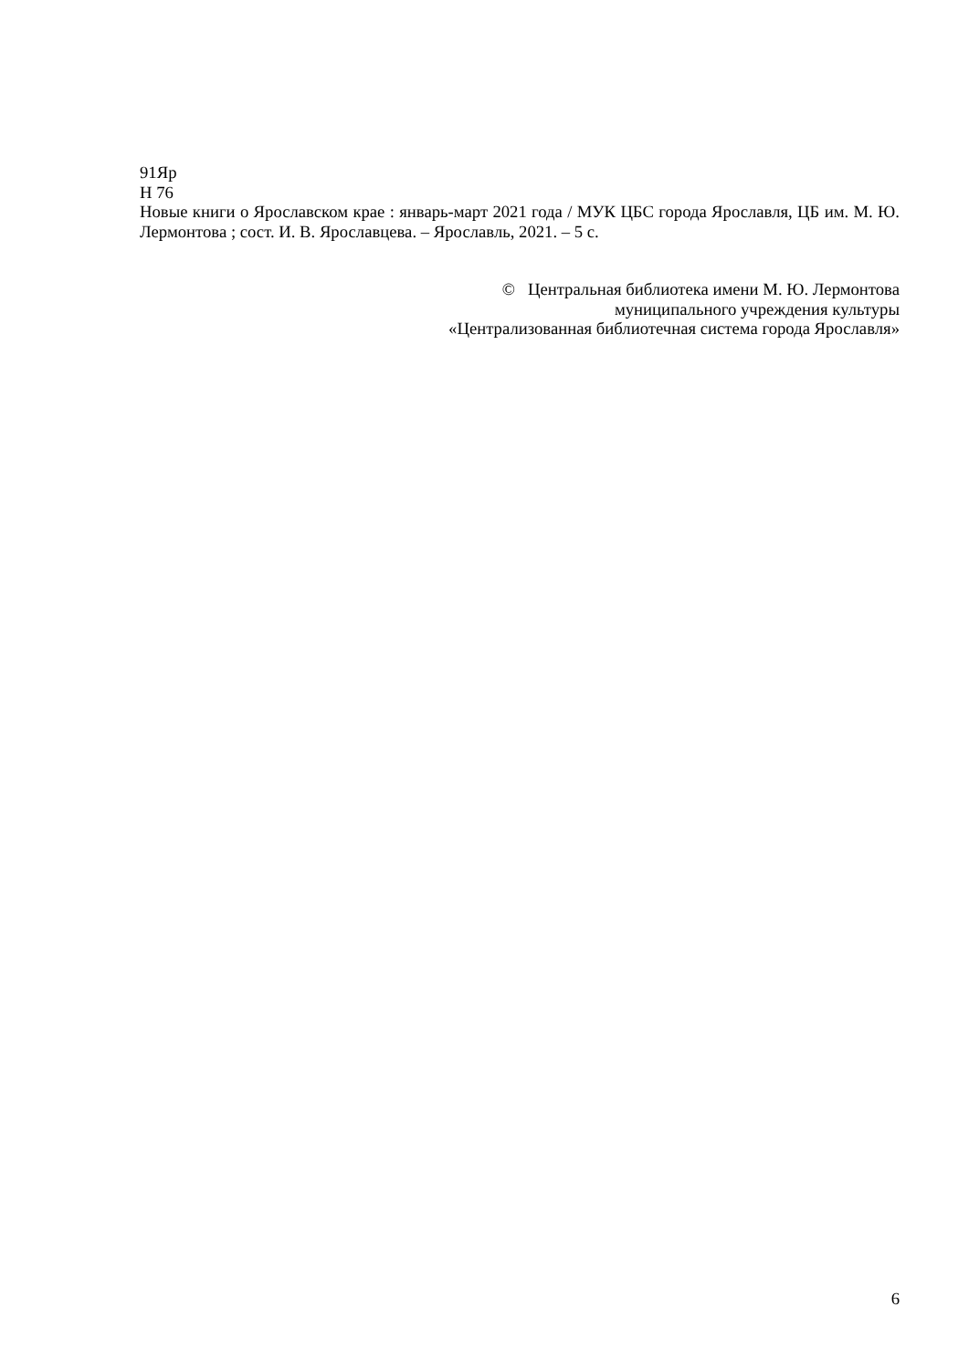91Яр
Н 76
Новые книги о Ярославском крае : январь-март 2021 года / МУК ЦБС города Ярославля, ЦБ им. М. Ю. Лермонтова ; сост. И. В. Ярославцева. – Ярославль, 2021. – 5 с.
© Центральная библиотека имени М. Ю. Лермонтова
муниципального учреждения культуры
«Централизованная библиотечная система города Ярославля»
6